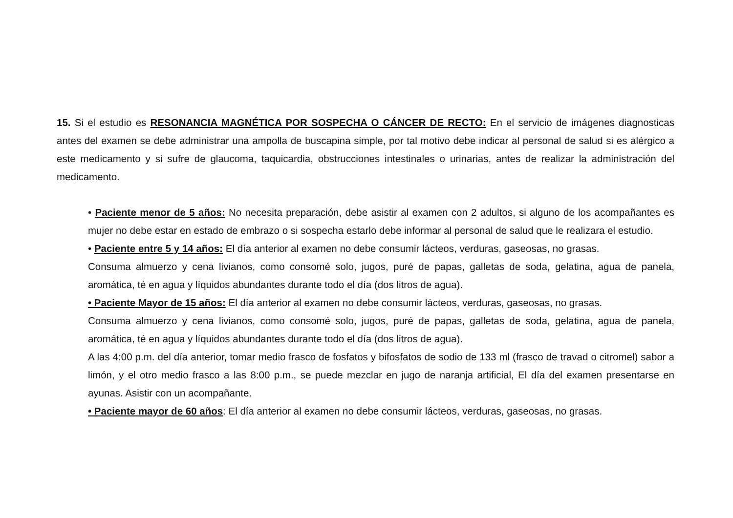15. Si el estudio es RESONANCIA MAGNÉTICA POR SOSPECHA O CÁNCER DE RECTO: En el servicio de imágenes diagnosticas antes del examen se debe administrar una ampolla de buscapina simple, por tal motivo debe indicar al personal de salud si es alérgico a este medicamento y si sufre de glaucoma, taquicardia, obstrucciones intestinales o urinarias, antes de realizar la administración del medicamento.
• Paciente menor de 5 años: No necesita preparación, debe asistir al examen con 2 adultos, si alguno de los acompañantes es mujer no debe estar en estado de embrazo o si sospecha estarlo debe informar al personal de salud que le realizara el estudio.
• Paciente entre 5 y 14 años: El día anterior al examen no debe consumir lácteos, verduras, gaseosas, no grasas.
Consuma almuerzo y cena livianos, como consomé solo, jugos, puré de papas, galletas de soda, gelatina, agua de panela, aromática, té en agua y líquidos abundantes durante todo el día (dos litros de agua).
• Paciente Mayor de 15 años: El día anterior al examen no debe consumir lácteos, verduras, gaseosas, no grasas.
Consuma almuerzo y cena livianos, como consomé solo, jugos, puré de papas, galletas de soda, gelatina, agua de panela, aromática, té en agua y líquidos abundantes durante todo el día (dos litros de agua).
A las 4:00 p.m. del día anterior, tomar medio frasco de fosfatos y bifosfatos de sodio de 133 ml (frasco de travad o citromel) sabor a limón, y el otro medio frasco a las 8:00 p.m., se puede mezclar en jugo de naranja artificial, El día del examen presentarse en ayunas. Asistir con un acompañante.
• Paciente mayor de 60 años: El día anterior al examen no debe consumir lácteos, verduras, gaseosas, no grasas.